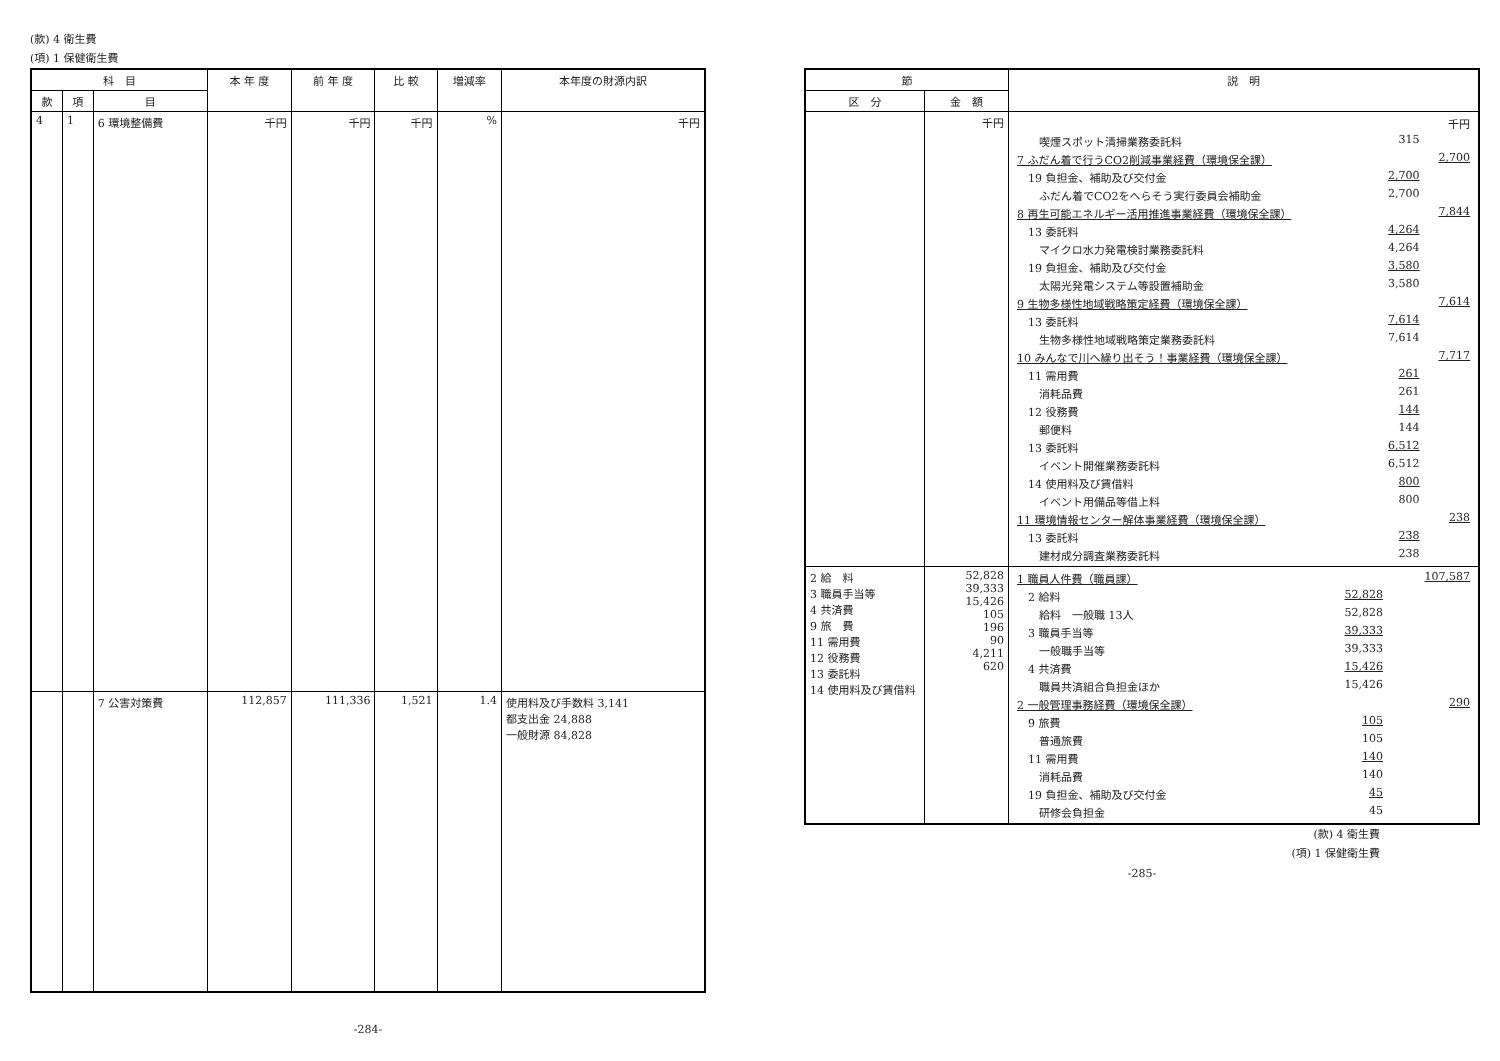(款) 4 衛生費
(項) 1 保健衛生費
| 科 目 | | | 本 年 度 | 前 年 度 | 比 較 | 増減率 | 本年度の財源内訳 |
| --- | --- | --- | --- | --- | --- | --- | --- |
| 款 | 項 | 目 | | | | | |
| 4 | 1 | 6 環境整備費 | 千円 | 千円 | 千円 | % | 千円 |
| | | 7 公害対策費 | 112,857 | 111,336 | 1,521 | 1.4 | 使用料及び手数料 3,141 都支出金 24,888 一般財源 84,828 |
-284-
| 節 | | 説 明 |
| --- | --- | --- |
| 区 分 | 金 額 | |
| | 千円 | / / / 千円 / / 喫煙スポット清掃業務委託料 / 315 / / / 7 ふだん着で行うCO2削減事業経費（環境保全課） / / 2,700 / / 19 負担金、補助及び交付金 / 2,700 / / / ふだん着でCO2をへらそう実行委員会補助金 / 2,700 / / / 8 再生可能エネルギー活用推進事業経費（環境保全課） / / 7,844 / / 13 委託料 / 4,264 / / / マイクロ水力発電検討業務委託料 / 4,264 / / / 19 負担金、補助及び交付金 / 3,580 / / / 太陽光発電システム等設置補助金 / 3,580 / / / 9 生物多様性地域戦略策定経費（環境保全課） / / 7,614 / / 13 委託料 / 7,614 / / / 生物多様性地域戦略策定業務委託料 / 7,614 / / / 10 みんなで川へ繰り出そう！事業経費（環境保全課） / / 7,717 / / 11 需用費 / 261 / / / 消耗品費 / 261 / / / 12 役務費 / 144 / / / 郵便料 / 144 / / / 13 委託料 / 6,512 / / / イベント開催業務委託料 / 6,512 / / / 14 使用料及び賃借料 / 800 / / / イベント用備品等借上料 / 800 / / / 11 環境情報センター解体事業経費（環境保全課） / / 238 / / 13 委託料 / 238 / / / 建材成分調査業務委託料 / 238 / / |
| 2 給 料 3 職員手当等 4 共済費 9 旅 費 11 需用費 12 役務費 13 委託料 14 使用料及び賃借料 | 52,828 39,333 15,426 105 196 90 4,211 620 | / 1 職員人件費（職員課） / / 107,587 / / 2 給料 / 52,828 / / / 給料 一般職 13人 / 52,828 / / / 3 職員手当等 / 39,333 / / / 一般職手当等 / 39,333 / / / 4 共済費 / 15,426 / / / 職員共済組合負担金ほか / 15,426 / / / 2 一般管理事務経費（環境保全課） / / 290 / / 9 旅費 / 105 / / / 普通旅費 / 105 / / / 11 需用費 / 140 / / / 消耗品費 / 140 / / / 19 負担金、補助及び交付金 / 45 / / / 研修会負担金 / 45 / / |
(款) 4 衛生費
(項) 1 保健衛生費
-285-